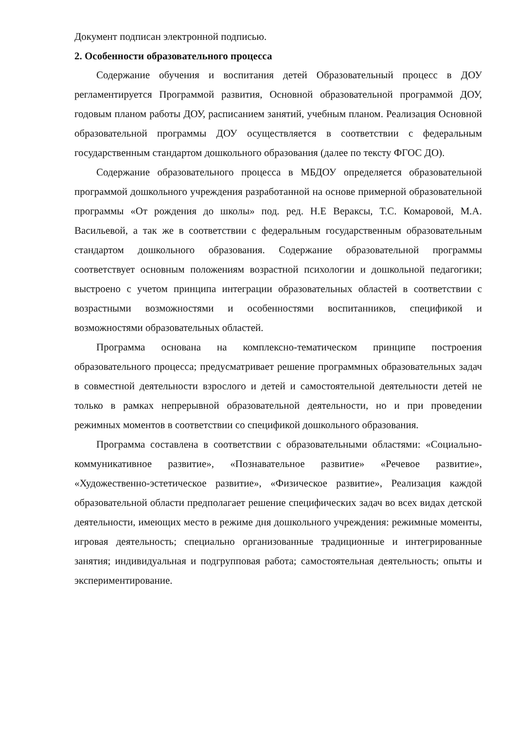Документ подписан электронной подписью.
2. Особенности образовательного процесса
Содержание обучения и воспитания детей Образовательный процесс в ДОУ регламентируется Программой развития, Основной образовательной программой ДОУ, годовым планом работы ДОУ, расписанием занятий, учебным планом. Реализация Основной образовательной программы ДОУ осуществляется в соответствии с федеральным государственным стандартом дошкольного образования (далее по тексту ФГОС ДО).
Содержание образовательного процесса в МБДОУ определяется образовательной программой дошкольного учреждения разработанной на основе примерной образовательной программы «От рождения до школы» под. ред. Н.Е Вераксы, Т.С. Комаровой, М.А. Васильевой, а так же в соответствии с федеральным государственным образовательным стандартом дошкольного образования. Содержание образовательной программы соответствует основным положениям возрастной психологии и дошкольной педагогики; выстроено с учетом принципа интеграции образовательных областей в соответствии с возрастными возможностями и особенностями воспитанников, спецификой и возможностями образовательных областей.
Программа основана на комплексно-тематическом принципе построения образовательного процесса; предусматривает решение программных образовательных задач в совместной деятельности взрослого и детей и самостоятельной деятельности детей не только в рамках непрерывной образовательной деятельности, но и при проведении режимных моментов в соответствии со спецификой дошкольного образования.
Программа составлена в соответствии с образовательными областями: «Социально-коммуникативное развитие», «Познавательное развитие» «Речевое развитие», «Художественно-эстетическое развитие», «Физическое развитие», Реализация каждой образовательной области предполагает решение специфических задач во всех видах детской деятельности, имеющих место в режиме дня дошкольного учреждения: режимные моменты, игровая деятельность; специально организованные традиционные и интегрированные занятия; индивидуальная и подгрупповая работа; самостоятельная деятельность; опыты и экспериментирование.